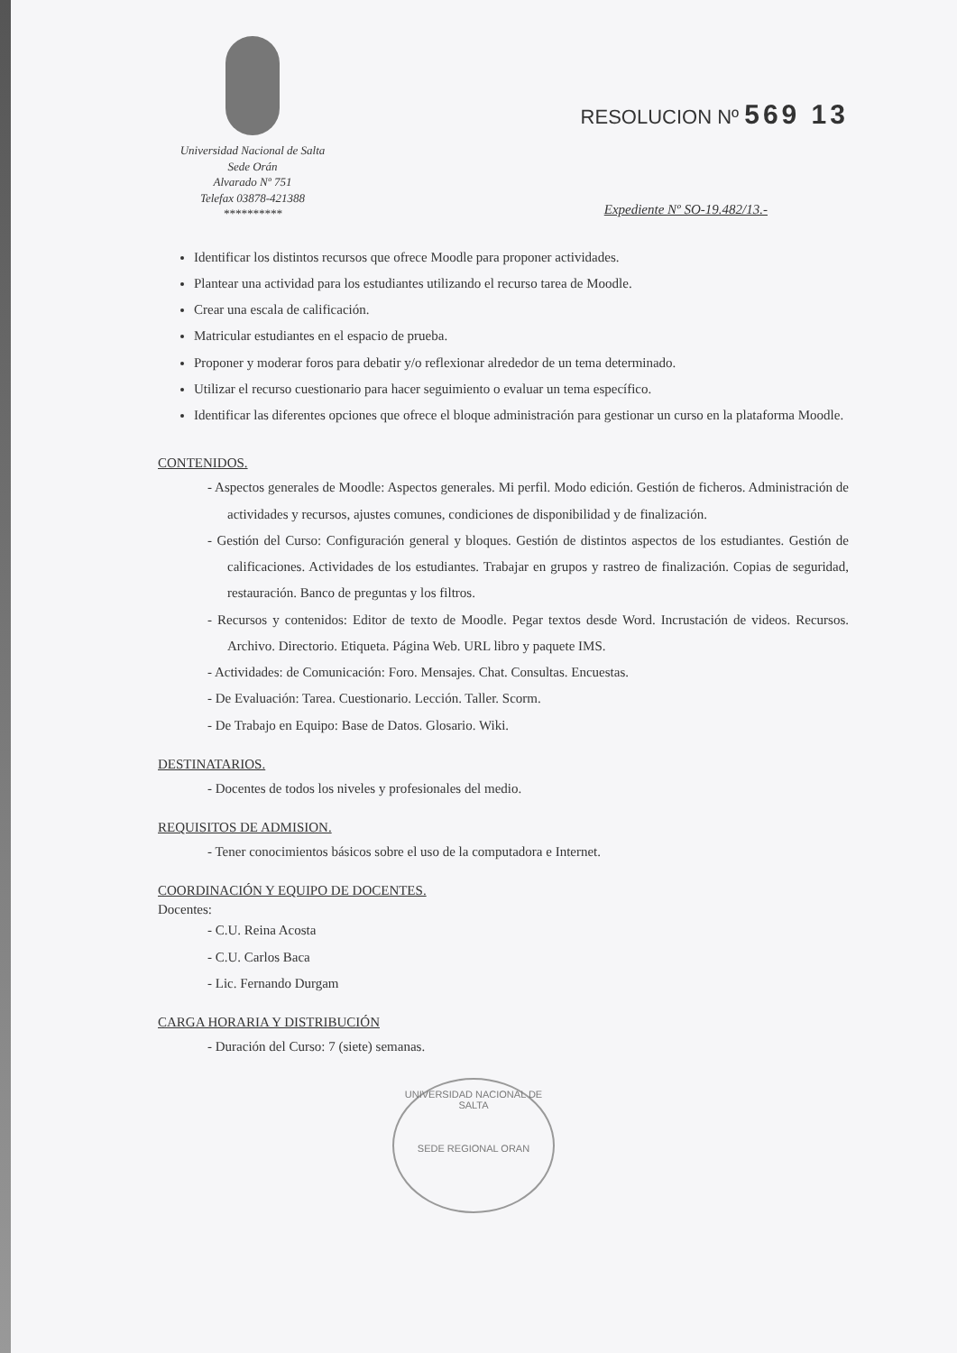Universidad Nacional de Salta
Sede Orán
Alvarado Nº 751
Telefax 03878-421388
**********
RESOLUCION Nº 569 13
Expediente Nº SO-19.482/13.-
Identificar los distintos recursos que ofrece Moodle para proponer actividades.
Plantear una actividad para los estudiantes utilizando el recurso tarea de Moodle.
Crear una escala de calificación.
Matricular estudiantes en el espacio de prueba.
Proponer y moderar foros para debatir y/o reflexionar alrededor de un tema determinado.
Utilizar el recurso cuestionario para hacer seguimiento o evaluar un tema específico.
Identificar las diferentes opciones que ofrece el bloque administración para gestionar un curso en la plataforma Moodle.
CONTENIDOS.
- Aspectos generales de Moodle: Aspectos generales. Mi perfil. Modo edición. Gestión de ficheros. Administración de actividades y recursos, ajustes comunes, condiciones de disponibilidad y de finalización.
- Gestión del Curso: Configuración general y bloques. Gestión de distintos aspectos de los estudiantes. Gestión de calificaciones. Actividades de los estudiantes. Trabajar en grupos y rastreo de finalización. Copias de seguridad, restauración. Banco de preguntas y los filtros.
- Recursos y contenidos: Editor de texto de Moodle. Pegar textos desde Word. Incrustación de videos. Recursos. Archivo. Directorio. Etiqueta. Página Web. URL libro y paquete IMS.
- Actividades: de Comunicación: Foro. Mensajes. Chat. Consultas. Encuestas.
- De Evaluación: Tarea. Cuestionario. Lección. Taller. Scorm.
- De Trabajo en Equipo: Base de Datos. Glosario. Wiki.
DESTINATARIOS.
- Docentes de todos los niveles y profesionales del medio.
REQUISITOS DE ADMISION.
- Tener conocimientos básicos sobre el uso de la computadora e Internet.
COORDINACIÓN Y EQUIPO DE DOCENTES.
Docentes:
- C.U. Reina Acosta
- C.U. Carlos Baca
- Lic. Fernando Durgam
CARGA HORARIA Y DISTRIBUCIÓN
- Duración del Curso: 7 (siete) semanas.
UNIVERSIDAD NACIONAL DE SALTA
SEDE REGIONAL ORAN